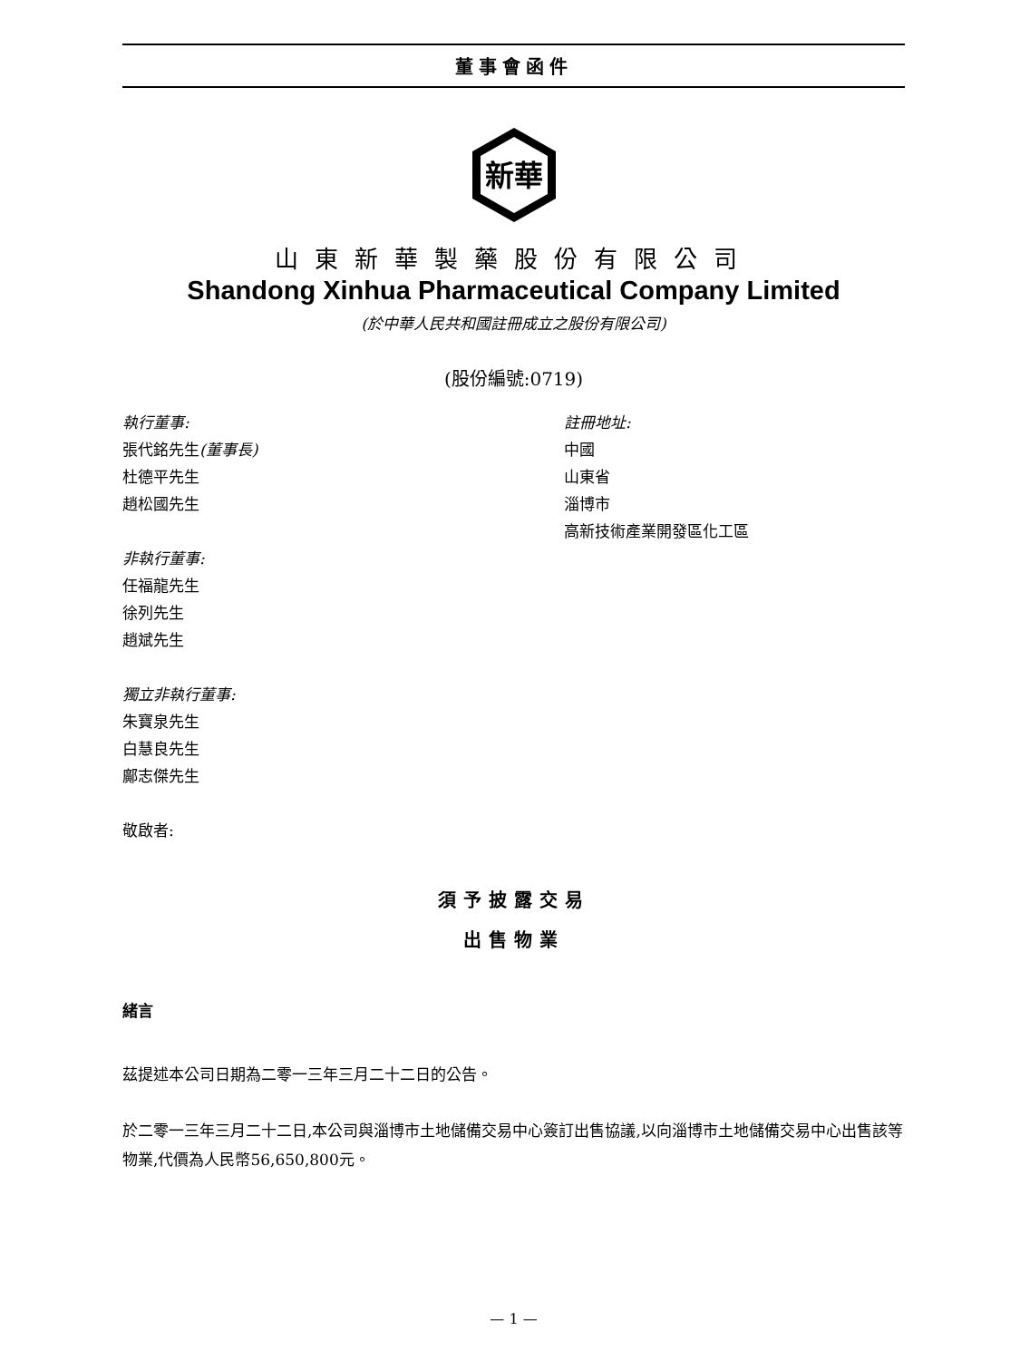董事會函件
新華
山東新華製藥股份有限公司
Shandong Xinhua Pharmaceutical Company Limited
(於中華人民共和國註冊成立之股份有限公司)
(股份編號:0719)
執行董事:
張代銘先生(董事長)
杜德平先生
趙松國先生
非執行董事:
任福龍先生
徐列先生
趙斌先生
獨立非執行董事:
朱寶泉先生
白慧良先生
鄺志傑先生
敬啟者:
註冊地址:
中國
山東省
淄博市
高新技術產業開發區化工區
須予披露交易
出售物業
緒言
茲提述本公司日期為二零一三年三月二十二日的公告。
於二零一三年三月二十二日,本公司與淄博市土地儲備交易中心簽訂出售協議,以向淄博市土地儲備交易中心出售該等物業,代價為人民幣56,650,800元。
— 1 —